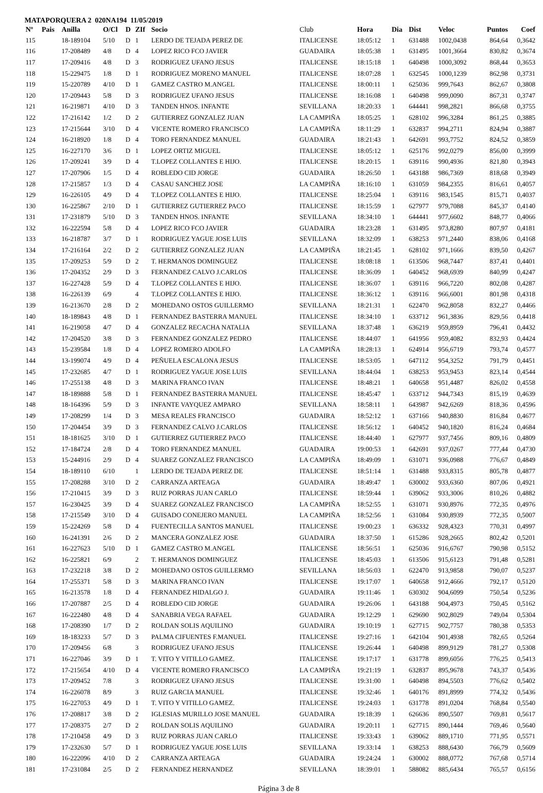MATAPORQUERA 2 020NA194 11/05/2019
| Nº | Pais | Anilla | O/Cl | D | ZIf | Socio | Club | Hora | Dia | Dist | Veloc | Puntos | Coef |
| --- | --- | --- | --- | --- | --- | --- | --- | --- | --- | --- | --- | --- | --- |
| 115 | | 18-189104 | 5/10 | D | 1 | LERDO DE TEJADA PEREZ DE | ITALICENSE | 18:05:12 | 1 | 631488 | 1002,0438 | 864,64 | 0,3642 |
| 116 | | 17-208489 | 4/8 | D | 4 | LOPEZ RICO FCO JAVIER | GUADAIRA | 18:05:38 | 1 | 631495 | 1001,3664 | 830,82 | 0,3674 |
| 117 | | 17-209416 | 4/8 | D | 3 | RODRIGUEZ UFANO JESUS | ITALICENSE | 18:15:18 | 1 | 640498 | 1000,3092 | 868,44 | 0,3653 |
| 118 | | 15-229475 | 1/8 | D | 1 | RODRIGUEZ MORENO MANUEL | ITALICENSE | 18:07:28 | 1 | 632545 | 1000,1239 | 862,98 | 0,3731 |
| 119 | | 15-220789 | 4/10 | D | 1 | GAMEZ CASTRO M.ANGEL | ITALICENSE | 18:00:11 | 1 | 625036 | 999,7643 | 862,67 | 0,3808 |
| 120 | | 17-209443 | 5/8 | D | 3 | RODRIGUEZ UFANO JESUS | ITALICENSE | 18:16:08 | 1 | 640498 | 999,0090 | 867,31 | 0,3747 |
| 121 | | 16-219871 | 4/10 | D | 3 | TANDEN HNOS. INFANTE | SEVILLANA | 18:20:33 | 1 | 644441 | 998,2821 | 866,68 | 0,3755 |
| 122 | | 17-216142 | 1/2 | D | 2 | GUTIERREZ GONZALEZ JUAN | LA CAMPIÑA | 18:05:25 | 1 | 628102 | 996,3284 | 861,25 | 0,3885 |
| 123 | | 17-215644 | 3/10 | D | 4 | VICENTE ROMERO FRANCISCO | LA CAMPIÑA | 18:11:29 | 1 | 632837 | 994,2711 | 824,94 | 0,3887 |
| 124 | | 16-218920 | 1/8 | D | 4 | TORO FERNANDEZ MANUEL | GUADAIRA | 18:21:43 | 1 | 642691 | 993,7752 | 824,52 | 0,3859 |
| 125 | | 16-227170 | 3/6 | D | 1 | LOPEZ ORTIZ MIGUEL | ITALICENSE | 18:05:12 | 1 | 625176 | 992,0279 | 856,00 | 0,3999 |
| 126 | | 17-209241 | 3/9 | D | 4 | T.LOPEZ COLLANTES E HIJO. | ITALICENSE | 18:20:15 | 1 | 639116 | 990,4936 | 821,80 | 0,3943 |
| 127 | | 17-207906 | 1/5 | D | 4 | ROBLEDO CID JORGE | GUADAIRA | 18:26:50 | 1 | 643188 | 986,7369 | 818,68 | 0,3949 |
| 128 | | 17-215857 | 1/3 | D | 4 | CASAU SANCHEZ JOSE | LA CAMPIÑA | 18:16:10 | 1 | 631059 | 984,2355 | 816,61 | 0,4057 |
| 129 | | 16-226105 | 4/9 | D | 4 | T.LOPEZ COLLANTES E HIJO. | ITALICENSE | 18:25:04 | 1 | 639116 | 983,1545 | 815,71 | 0,4037 |
| 130 | | 16-225867 | 2/10 | D | 1 | GUTIERREZ GUTIERREZ PACO | ITALICENSE | 18:15:59 | 1 | 627977 | 979,7088 | 845,37 | 0,4140 |
| 131 | | 17-231879 | 5/10 | D | 3 | TANDEN HNOS. INFANTE | SEVILLANA | 18:34:10 | 1 | 644441 | 977,6602 | 848,77 | 0,4066 |
| 132 | | 16-222594 | 5/8 | D | 4 | LOPEZ RICO FCO JAVIER | GUADAIRA | 18:23:28 | 1 | 631495 | 973,8280 | 807,97 | 0,4181 |
| 133 | | 16-218787 | 3/7 | D | 1 | RODRIGUEZ YAGUE JOSE LUIS | SEVILLANA | 18:32:09 | 1 | 638253 | 971,2440 | 838,06 | 0,4168 |
| 134 | | 17-216164 | 2/2 | D | 2 | GUTIERREZ GONZALEZ JUAN | LA CAMPIÑA | 18:21:45 | 1 | 628102 | 971,1666 | 839,50 | 0,4267 |
| 135 | | 17-209253 | 5/9 | D | 2 | T. HERMANOS DOMINGUEZ | ITALICENSE | 18:08:18 | 1 | 613506 | 968,7447 | 837,41 | 0,4401 |
| 136 | | 17-204352 | 2/9 | D | 3 | FERNANDEZ CALVO J.CARLOS | ITALICENSE | 18:36:09 | 1 | 640452 | 968,6939 | 840,99 | 0,4247 |
| 137 | | 16-227428 | 5/9 | D | 4 | T.LOPEZ COLLANTES E HIJO. | ITALICENSE | 18:36:07 | 1 | 639116 | 966,7220 | 802,08 | 0,4287 |
| 138 | | 16-226139 | 6/9 | | 4 | T.LOPEZ COLLANTES E HIJO. | ITALICENSE | 18:36:12 | 1 | 639116 | 966,6001 | 801,98 | 0,4318 |
| 139 | | 16-213670 | 2/8 | D | 2 | MOHEDANO OSTOS GUILLERMO | SEVILLANA | 18:21:31 | 1 | 622470 | 962,8058 | 832,27 | 0,4466 |
| 140 | | 18-189843 | 4/8 | D | 1 | FERNANDEZ BASTERRA MANUEL | ITALICENSE | 18:34:10 | 1 | 633712 | 961,3836 | 829,56 | 0,4418 |
| 141 | | 16-219058 | 4/7 | D | 4 | GONZALEZ RECACHA NATALIA | SEVILLANA | 18:37:48 | 1 | 636219 | 959,8959 | 796,41 | 0,4432 |
| 142 | | 17-204520 | 3/8 | D | 3 | FERNANDEZ GONZALEZ PEDRO | ITALICENSE | 18:44:07 | 1 | 641956 | 959,4082 | 832,93 | 0,4424 |
| 143 | | 15-239584 | 1/8 | D | 4 | LOPEZ ROMERO ADOLFO | LA CAMPIÑA | 18:28:13 | 1 | 624914 | 956,6719 | 793,74 | 0,4577 |
| 144 | | 13-199074 | 4/9 | D | 4 | PEÑUELA ESCALONA JESUS | ITALICENSE | 18:53:05 | 1 | 647112 | 954,3252 | 791,79 | 0,4451 |
| 145 | | 17-232685 | 4/7 | D | 1 | RODRIGUEZ YAGUE JOSE LUIS | SEVILLANA | 18:44:04 | 1 | 638253 | 953,9453 | 823,14 | 0,4544 |
| 146 | | 17-255138 | 4/8 | D | 3 | MARINA FRANCO IVAN | ITALICENSE | 18:48:21 | 1 | 640658 | 951,4487 | 826,02 | 0,4558 |
| 147 | | 18-189888 | 5/8 | D | 1 | FERNANDEZ BASTERRA MANUEL | ITALICENSE | 18:45:47 | 1 | 633712 | 944,7343 | 815,19 | 0,4639 |
| 148 | | 18-164396 | 5/9 | D | 3 | INFANTE VAYQUEZ AMPARO | SEVILLANA | 18:58:11 | 1 | 643987 | 942,6269 | 818,36 | 0,4596 |
| 149 | | 17-208299 | 1/4 | D | 3 | MESA REALES FRANCISCO | GUADAIRA | 18:52:12 | 1 | 637166 | 940,8830 | 816,84 | 0,4677 |
| 150 | | 17-204454 | 3/9 | D | 3 | FERNANDEZ CALVO J.CARLOS | ITALICENSE | 18:56:12 | 1 | 640452 | 940,1820 | 816,24 | 0,4684 |
| 151 | | 18-181625 | 3/10 | D | 1 | GUTIERREZ GUTIERREZ PACO | ITALICENSE | 18:44:40 | 1 | 627977 | 937,7456 | 809,16 | 0,4809 |
| 152 | | 17-184724 | 2/8 | D | 4 | TORO FERNANDEZ MANUEL | GUADAIRA | 19:00:53 | 1 | 642691 | 937,0267 | 777,44 | 0,4730 |
| 153 | | 15-244916 | 2/9 | D | 4 | SUAREZ GONZALEZ FRANCISCO | LA CAMPIÑA | 18:49:09 | 1 | 631071 | 936,0988 | 776,67 | 0,4849 |
| 154 | | 18-189110 | 6/10 | | 1 | LERDO DE TEJADA PEREZ DE | ITALICENSE | 18:51:14 | 1 | 631488 | 933,8315 | 805,78 | 0,4877 |
| 155 | | 17-208288 | 3/10 | D | 2 | CARRANZA ARTEAGA | GUADAIRA | 18:49:47 | 1 | 630002 | 933,6360 | 807,06 | 0,4921 |
| 156 | | 17-210415 | 3/9 | D | 3 | RUIZ PORRAS JUAN CARLO | ITALICENSE | 18:59:44 | 1 | 639062 | 933,3006 | 810,26 | 0,4882 |
| 157 | | 16-230425 | 3/9 | D | 4 | SUAREZ GONZALEZ FRANCISCO | LA CAMPIÑA | 18:52:55 | 1 | 631071 | 930,8976 | 772,35 | 0,4976 |
| 158 | | 17-215549 | 3/10 | D | 4 | GUISADO CONEJERO MANUEL | LA CAMPIÑA | 18:52:56 | 1 | 631084 | 930,8939 | 772,35 | 0,5007 |
| 159 | | 15-224269 | 5/8 | D | 4 | FUENTECILLA SANTOS MANUEL | ITALICENSE | 19:00:23 | 1 | 636332 | 928,4323 | 770,31 | 0,4997 |
| 160 | | 16-241391 | 2/6 | D | 2 | MANCERA GONZALEZ JOSE | GUADAIRA | 18:37:50 | 1 | 615286 | 928,2665 | 802,42 | 0,5201 |
| 161 | | 16-227623 | 5/10 | D | 1 | GAMEZ CASTRO M.ANGEL | ITALICENSE | 18:56:51 | 1 | 625036 | 916,6767 | 790,98 | 0,5152 |
| 162 | | 16-225821 | 6/9 | | 2 | T. HERMANOS DOMINGUEZ | ITALICENSE | 18:45:03 | 1 | 613506 | 915,6123 | 791,48 | 0,5281 |
| 163 | | 17-232218 | 3/8 | D | 2 | MOHEDANO OSTOS GUILLERMO | SEVILLANA | 18:56:03 | 1 | 622470 | 913,9858 | 790,07 | 0,5237 |
| 164 | | 17-255371 | 5/8 | D | 3 | MARINA FRANCO IVAN | ITALICENSE | 19:17:07 | 1 | 640658 | 912,4666 | 792,17 | 0,5120 |
| 165 | | 16-213578 | 1/8 | D | 4 | FERNANDEZ HIDALGO J. | GUADAIRA | 19:11:46 | 1 | 630302 | 904,6099 | 750,54 | 0,5236 |
| 166 | | 17-207887 | 2/5 | D | 4 | ROBLEDO CID JORGE | GUADAIRA | 19:26:06 | 1 | 643188 | 904,4973 | 750,45 | 0,5162 |
| 167 | | 16-222480 | 4/8 | D | 4 | SANABRIA VEGA RAFAEL | GUADAIRA | 19:12:29 | 1 | 629690 | 902,8029 | 749,04 | 0,5304 |
| 168 | | 17-208390 | 1/7 | D | 2 | ROLDAN SOLIS AQUILINO | GUADAIRA | 19:10:19 | 1 | 627715 | 902,7757 | 780,38 | 0,5353 |
| 169 | | 18-183233 | 5/7 | D | 3 | PALMA CIFUENTES F.MANUEL | ITALICENSE | 19:27:16 | 1 | 642104 | 901,4938 | 782,65 | 0,5264 |
| 170 | | 17-209456 | 6/8 | | 3 | RODRIGUEZ UFANO JESUS | ITALICENSE | 19:26:44 | 1 | 640498 | 899,9129 | 781,27 | 0,5308 |
| 171 | | 16-227046 | 3/9 | D | 1 | T. VITO Y VITILLO GAMEZ. | ITALICENSE | 19:17:17 | 1 | 631778 | 899,6056 | 776,25 | 0,5413 |
| 172 | | 17-215654 | 4/10 | D | 4 | VICENTE ROMERO FRANCISCO | LA CAMPIÑA | 19:21:19 | 1 | 632837 | 895,9678 | 743,37 | 0,5436 |
| 173 | | 17-209452 | 7/8 | | 3 | RODRIGUEZ UFANO JESUS | ITALICENSE | 19:31:00 | 1 | 640498 | 894,5503 | 776,62 | 0,5402 |
| 174 | | 16-226078 | 8/9 | | 3 | RUIZ GARCIA MANUEL | ITALICENSE | 19:32:46 | 1 | 640176 | 891,8999 | 774,32 | 0,5436 |
| 175 | | 16-227053 | 4/9 | D | 1 | T. VITO Y VITILLO GAMEZ. | ITALICENSE | 19:24:03 | 1 | 631778 | 891,0204 | 768,84 | 0,5540 |
| 176 | | 17-208817 | 3/8 | D | 2 | IGLESIAS MURILLO JOSE MANUEL | GUADAIRA | 19:18:39 | 1 | 626636 | 890,5507 | 769,81 | 0,5617 |
| 177 | | 17-208375 | 2/7 | D | 2 | ROLDAN SOLIS AQUILINO | GUADAIRA | 19:20:11 | 1 | 627715 | 890,1444 | 769,46 | 0,5640 |
| 178 | | 17-210458 | 4/9 | D | 3 | RUIZ PORRAS JUAN CARLO | ITALICENSE | 19:33:43 | 1 | 639062 | 889,1710 | 771,95 | 0,5571 |
| 179 | | 17-232630 | 5/7 | D | 1 | RODRIGUEZ YAGUE JOSE LUIS | SEVILLANA | 19:33:14 | 1 | 638253 | 888,6430 | 766,79 | 0,5609 |
| 180 | | 16-222096 | 4/10 | D | 2 | CARRANZA ARTEAGA | GUADAIRA | 19:24:24 | 1 | 630002 | 888,0772 | 767,68 | 0,5714 |
| 181 | | 17-231084 | 2/5 | D | 2 | FERNANDEZ HERNANDEZ | SEVILLANA | 18:39:01 | 1 | 588082 | 885,6434 | 765,57 | 0,6156 |
Página 3 de 8